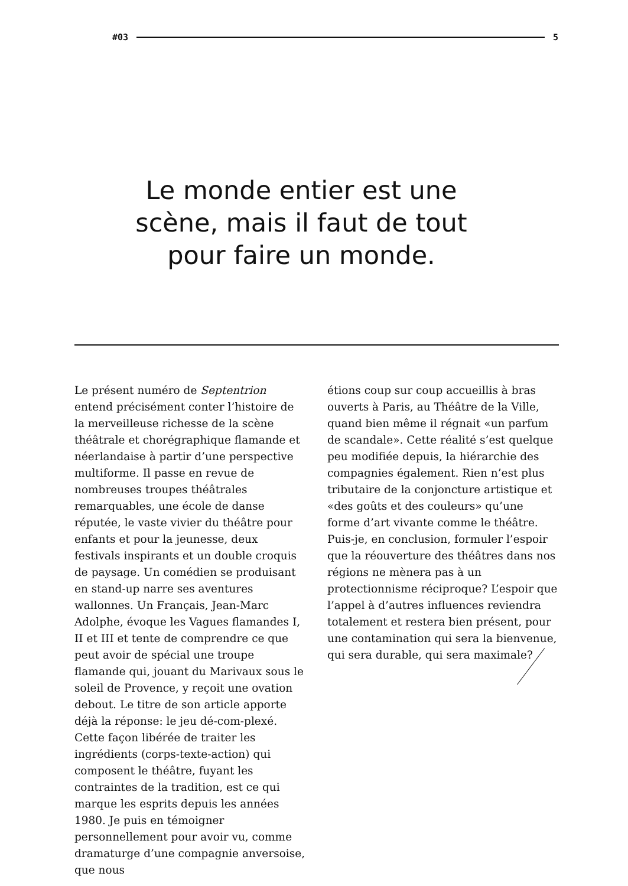#03 5
Le monde entier est une scène, mais il faut de tout pour faire un monde.
Le présent numéro de Septentrion entend précisément conter l’histoire de la merveilleuse richesse de la scène théâtrale et chorégraphique flamande et néerlandaise à partir d’une perspective multiforme. Il passe en revue de nombreuses troupes théâtrales remarquables, une école de danse réputée, le vaste vivier du théâtre pour enfants et pour la jeunesse, deux festivals inspirants et un double croquis de paysage. Un comédien se produisant en stand-up narre ses aventures wallonnes. Un Français, Jean-Marc Adolphe, évoque les Vagues flamandes I, II et III et tente de comprendre ce que peut avoir de spécial une troupe flamande qui, jouant du Marivaux sous le soleil de Provence, y reçoit une ovation debout. Le titre de son article apporte déjà la réponse: le jeu dé-com-plexé. Cette façon libérée de traiter les ingrédients (corps-texte-action) qui composent le théâtre, fuyant les contraintes de la tradition, est ce qui marque les esprits depuis les années 1980. Je puis en témoigner personnellement pour avoir vu, comme dramaturge d’une compagnie anversoise, que nous
étions coup sur coup accueillis à bras ouverts à Paris, au Théâtre de la Ville, quand bien même il régnait «un parfum de scandale». Cette réalité s’est quelque peu modifiée depuis, la hiérarchie des compagnies également. Rien n’est plus tributaire de la conjoncture artistique et «des goûts et des couleurs» qu’une forme d’art vivante comme le théâtre. Puis-je, en conclusion, formuler l’espoir que la réouverture des théâtres dans nos régions ne mènera pas à un protectionnisme réciproque? L’espoir que l’appel à d’autres influences reviendra totalement et restera bien présent, pour une contamination qui sera la bienvenue, qui sera durable, qui sera maximale?